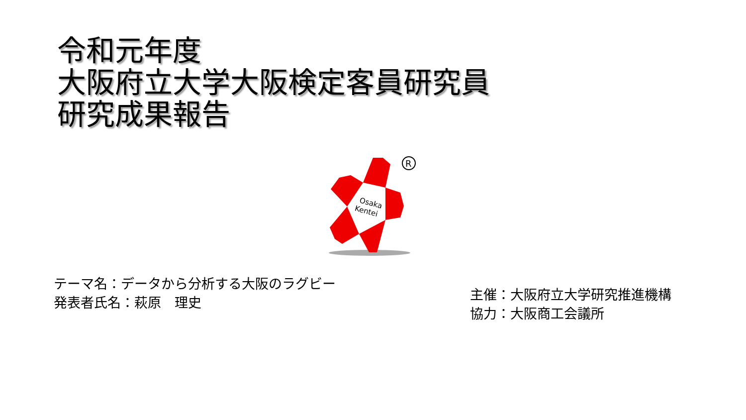令和元年度
大阪府立大学大阪検定客員研究員
研究成果報告
Osaka
Kentei
R
テーマ名：データから分析する大阪のラグビー
発表者氏名：萩原　理史
主催：大阪府立大学研究推進機構
協力：大阪商工会議所